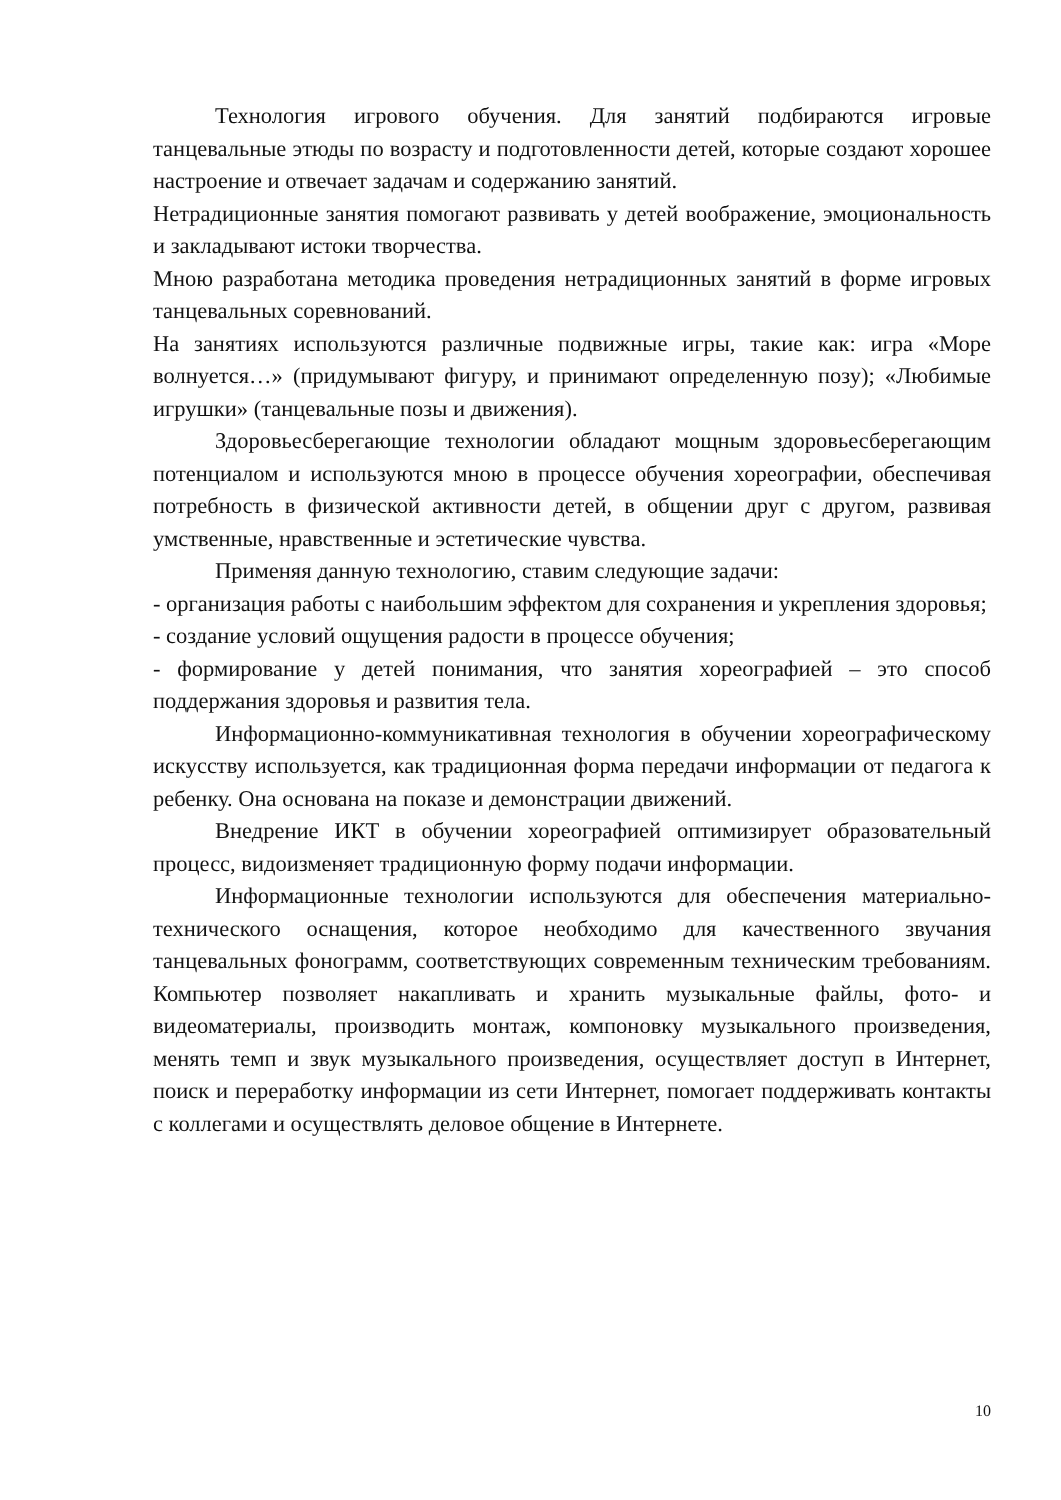Технология игрового обучения. Для занятий подбираются игровые танцевальные этюды по возрасту и подготовленности детей, которые создают хорошее настроение и отвечает задачам и содержанию занятий.
Нетрадиционные занятия помогают развивать у детей воображение, эмоциональность и закладывают истоки творчества.
Мною разработана методика проведения нетрадиционных занятий в форме игровых танцевальных соревнований.
На занятиях используются различные подвижные игры, такие как: игра «Море волнуется…» (придумывают фигуру, и принимают определенную позу); «Любимые игрушки» (танцевальные позы и движения).
Здоровьесберегающие технологии обладают мощным здоровьесберегающим потенциалом и используются мною в процессе обучения хореографии, обеспечивая потребность в физической активности детей, в общении друг с другом, развивая умственные, нравственные и эстетические чувства.
Применяя данную технологию, ставим следующие задачи:
- организация работы с наибольшим эффектом для сохранения и укрепления здоровья;
- создание условий ощущения радости в процессе обучения;
- формирование у детей понимания, что занятия хореографией – это способ поддержания здоровья и развития тела.
Информационно-коммуникативная технология в обучении хореографическому искусству используется, как традиционная форма передачи информации от педагога к ребенку. Она основана на показе и демонстрации движений.
Внедрение ИКТ в обучении хореографией оптимизирует образовательный процесс, видоизменяет традиционную форму подачи информации.
Информационные технологии используются для обеспечения материально-технического оснащения, которое необходимо для качественного звучания танцевальных фонограмм, соответствующих современным техническим требованиям. Компьютер позволяет накапливать и хранить музыкальные файлы, фото- и видеоматериалы, производить монтаж, компоновку музыкального произведения, менять темп и звук музыкального произведения, осуществляет доступ в Интернет, поиск и переработку информации из сети Интернет, помогает поддерживать контакты с коллегами и осуществлять деловое общение в Интернете.
10